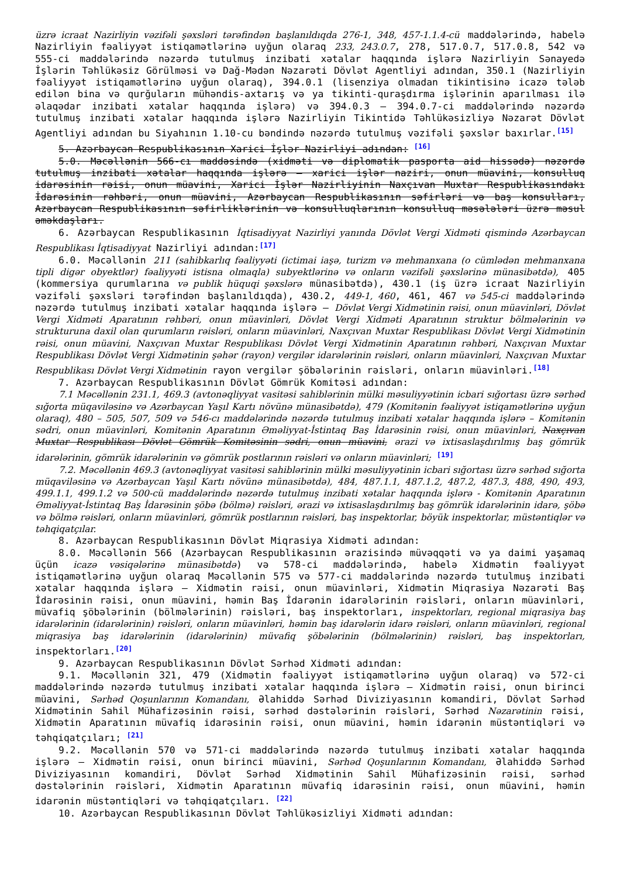üzrə icraat Nazirliyin vəzifəli şəxsləri tərəfindən başlanıldıqda 276-1, 348, 457-1.1.4-cü maddələrində, habelə Nazirliyin fəaliyyət istiqamətlərinə uyğun olaraq 233, 243.0.7, 278, 517.0.7, 517.0.8, 542 və 555-ci maddələrində nəzərdə tutulmuş inzibati xətalar haqqında işlərə Nazirliyin Sənayedə İşlərin Təhlükəsiz Görülməsi və Dağ-Mədən Nəzarəti Dövlət Agentliyi adından, 350.1 (Nazirliyin fəaliyyət istiqamətlərinə uyğun olaraq), 394.0.1 (lisenziya olmadan tikintisinə icazə tələb edilən bina və qurğuların mühəndis-axtarış və ya tikinti-quraşdırma işlərinin aparılması ilə əlaqədar inzibati xətalar haqqında işlərə) və 394.0.3 – 394.0.7-ci maddələrində nəzərdə tutulmuş inzibati xətalar haqqında işlərə Nazirliyin Tikintidə Təhlükəsizliyə Nəzarət Dövlət Agentliyi adından bu Siyahının 1.10-cu bəndində nəzərdə tutulmuş vəzifəli şəxslər baxırlar.<sup>[15]</sup>
5. Azərbaycan Respublikasının Xarici İşlər Nazirliyi adından: <sup>[16]</sup>
5.0. Məcəllənin 566-cı maddəsində (xidməti və diplomatik pasporta aid hissədə) nəzərdə tutulmuş inzibati xətalar haqqında işlərə – xarici işlər naziri, onun müavini, konsulluq idarəsinin rəisi, onun müavini, Xarici İşlər Nazirliyinin Naxçıvan Muxtar Respublikasındakı İdarəsinin rəhbəri, onun müavini, Azərbaycan Respublikasının səfirləri və baş konsulları, Azərbaycan Respublikasının səfirliklərinin və konsulluqlarının konsulluq məsələləri üzrə məsul əməkdaşları.
6. Azərbaycan Respublikasının İqtisadiyyat Nazirliyi yanında Dövlət Vergi Xidməti qismində Azərbaycan Respublikası İqtisadiyyat Nazirliyi adından:<sup>[17]</sup>
6.0. Məcəllənin 211 (sahibkarlıq fəaliyyəti (ictimai iaşə, turizm və mehmanxana (o cümlədən mehmanxana tipli digər obyektlər) fəaliyyəti istisna olmaqla) subyektlərinə və onların vəzifəli şəxslərinə münasibətdə), 405 (kommersiya qurumlarına və publik hüquqi şəxslərə münasibətdə), 430.1 (iş üzrə icraat Nazirliyin vəzifəli şəxsləri tərəfindən başlanıldıqda), 430.2, 449-1, 460, 461, 467 və 545-ci maddələrində nəzərdə tutulmuş inzibati xətalar haqqında işlərə – Dövlət Vergi Xidmətinin rəisi, onun müavinləri, Dövlət Vergi Xidməti Aparatının rəhbəri, onun müavinləri, Dövlət Vergi Xidməti Aparatının struktur bölmələrinin və strukturuna daxil olan qurumların rəisləri, onların müavinləri, Naxçıvan Muxtar Respublikası Dövlət Vergi Xidmətinin rəisi, onun müavini, Naxçıvan Muxtar Respublikası Dövlət Vergi Xidmətinin Aparatının rəhbəri, Naxçıvan Muxtar Respublikası Dövlət Vergi Xidmətinin şəhər (rayon) vergilər idarələrinin rəisləri, onların müavinləri, Naxçıvan Muxtar Respublikası Dövlət Vergi Xidmətinin rayon vergilər şöbələrinin rəisləri, onların müavinləri.<sup>[18]</sup>
7. Azərbaycan Respublikasının Dövlət Gömrük Komitəsi adından:
7.1 Məcəllənin 231.1, 469.3 (avtonəqliyyat vasitəsi sahiblərinin mülki məsuliyyətinin icbari sığortası üzrə sərhəd sığorta müqaviləsinə və Azərbaycan Yaşıl Kartı növünə münasibətdə), 479 (Komitənin fəaliyyət istiqamətlərinə uyğun olaraq), 480 – 505, 507, 509 və 546-cı maddələrində nəzərdə tutulmuş inzibati xətalar haqqında işlərə – Komitənin sədri, onun müavinləri, Komitənin Aparatının Əməliyyat-İstintaq Baş İdarəsinin rəisi, onun müavinləri, Naxçıvan Muxtar Respublikası Dövlət Gömrük Komitəsinin sədri, onun müavini, ərazi və ixtisaslaşdırılmış baş gömrük idarələrinin, gömrük idarələrinin və gömrük postlarının rəisləri və onların müavinləri; <sup>[19]</sup>
7.2. Məcəllənin 469.3 (avtonəqliyyat vasitəsi sahiblərinin mülki məsuliyyətinin icbari sığortası üzrə sərhəd sığorta müqaviləsinə və Azərbaycan Yaşıl Kartı növünə münasibətdə), 484, 487.1.1, 487.1.2, 487.2, 487.3, 488, 490, 493, 499.1.1, 499.1.2 və 500-cü maddələrində nəzərdə tutulmuş inzibati xətalar haqqında işlərə - Komitənin Aparatının Əməliyyat-İstintaq Baş İdarəsinin şöbə (bölmə) rəisləri, ərazi və ixtisaslaşdırılmış baş gömrük idarələrinin idarə, şöbə və bölmə rəisləri, onların müavinləri, gömrük postlarının rəisləri, baş inspektorlar, böyük inspektorlar, müstəntiqlər və təhqiqatçılar.
8. Azərbaycan Respublikasının Dövlət Miqrasiya Xidməti adından:
8.0. Məcəllənin 566 (Azərbaycan Respublikasının ərazisində müvəqqəti və ya daimi yaşamaq üçün icazə vəsiqələrinə münasibətdə) və 578-ci maddələrində, habelə Xidmətin fəaliyyət istiqamətlərinə uyğun olaraq Məcəllənin 575 və 577-ci maddələrində nəzərdə tutulmuş inzibati xətalar haqqında işlərə – Xidmətin rəisi, onun müavinləri, Xidmətin Miqrasiya Nəzarəti Baş İdarəsinin rəisi, onun müavini, həmin Baş İdarənin idarələrinin rəisləri, onların müavinləri, müvafiq şöbələrinin (bölmələrinin) rəisləri, baş inspektorları, inspektorları, regional miqrasiya baş idarələrinin (idarələrinin) rəisləri, onların müavinləri, həmin baş idarələrin idarə rəisləri, onların müavinləri, regional miqrasiya baş idarələrinin (idarələrinin) müvafiq şöbələrinin (bölmələrinin) rəisləri, baş inspektorları, inspektorları.<sup>[20]</sup>
9. Azərbaycan Respublikasının Dövlət Sərhəd Xidməti adından:
9.1. Məcəllənin 321, 479 (Xidmətin fəaliyyət istiqamətlərinə uyğun olaraq) və 572-ci maddələrində nəzərdə tutulmuş inzibati xətalar haqqında işlərə – Xidmətin rəisi, onun birinci müavini, Sərhəd Qoşunlarının Komandanı, Əlahiddə Sərhəd Diviziyasının komandiri, Dövlət Sərhəd Xidmətinin Sahil Mühafizəsinin rəisi, sərhəd dəstələrinin rəisləri, Sərhəd Nəzarətinin rəisi, Xidmətin Aparatının müvafiq idarəsinin rəisi, onun müavini, həmin idarənin müstəntiqləri və təhqiqatçıları; <sup>[21]</sup>
9.2. Məcəllənin 570 və 571-ci maddələrində nəzərdə tutulmuş inzibati xətalar haqqında işlərə – Xidmətin rəisi, onun birinci müavini, Sərhəd Qoşunlarının Komandanı, Əlahiddə Sərhəd Diviziyasının komandiri, Dövlət Sərhəd Xidmətinin Sahil Mühafizəsinin rəisi, sərhəd dəstələrinin rəisləri, Xidmətin Aparatının müvafiq idarəsinin rəisi, onun müavini, həmin idarənin müstəntiqləri və təhqiqatçıları. <sup>[22]</sup>
10. Azərbaycan Respublikasının Dövlət Təhlükəsizliyi Xidməti adından: